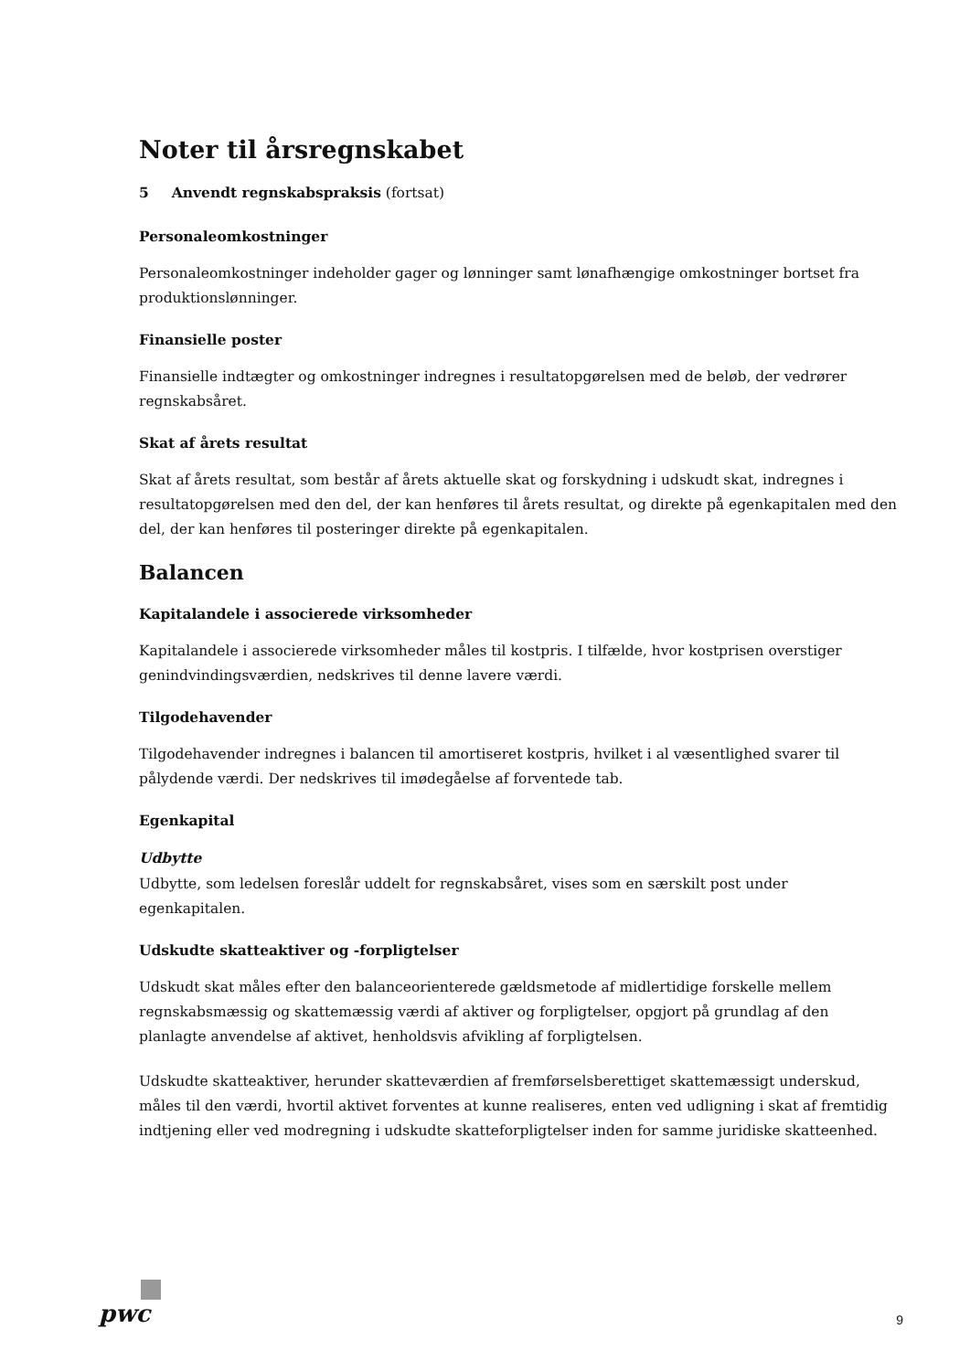Noter til årsregnskabet
5 Anvendt regnskabspraksis (fortsat)
Personaleomkostninger
Personaleomkostninger indeholder gager og lønninger samt lønafhængige omkostninger bortset fra produktionslønninger.
Finansielle poster
Finansielle indtægter og omkostninger indregnes i resultatopgørelsen med de beløb, der vedrører regnskabsåret.
Skat af årets resultat
Skat af årets resultat, som består af årets aktuelle skat og forskydning i udskudt skat, indregnes i resultatopgørelsen med den del, der kan henføres til årets resultat, og direkte på egenkapitalen med den del, der kan henføres til posteringer direkte på egenkapitalen.
Balancen
Kapitalandele i associerede virksomheder
Kapitalandele i associerede virksomheder måles til kostpris. I tilfælde, hvor kostprisen overstiger genindvindingsværdien, nedskrives til denne lavere værdi.
Tilgodehavender
Tilgodehavender indregnes i balancen til amortiseret kostpris, hvilket i al væsentlighed svarer til pålydende værdi. Der nedskrives til imødegåelse af forventede tab.
Egenkapital
Udbytte
Udbytte, som ledelsen foreslår uddelt for regnskabsåret, vises som en særskilt post under egenkapitalen.
Udskudte skatteaktiver og -forpligtelser
Udskudt skat måles efter den balanceorienterede gældsmetode af midlertidige forskelle mellem regnskabsmæssig og skattemæssig værdi af aktiver og forpligtelser, opgjort på grundlag af den planlagte anvendelse af aktivet, henholdsvis afvikling af forpligtelsen.
Udskudte skatteaktiver, herunder skatteværdien af fremførselsberettiget skattemæssigt underskud, måles til den værdi, hvortil aktivet forventes at kunne realiseres, enten ved udligning i skat af fremtidig indtjening eller ved modregning i udskudte skatteforpligtelser inden for samme juridiske skatteenhed.
pwc
9